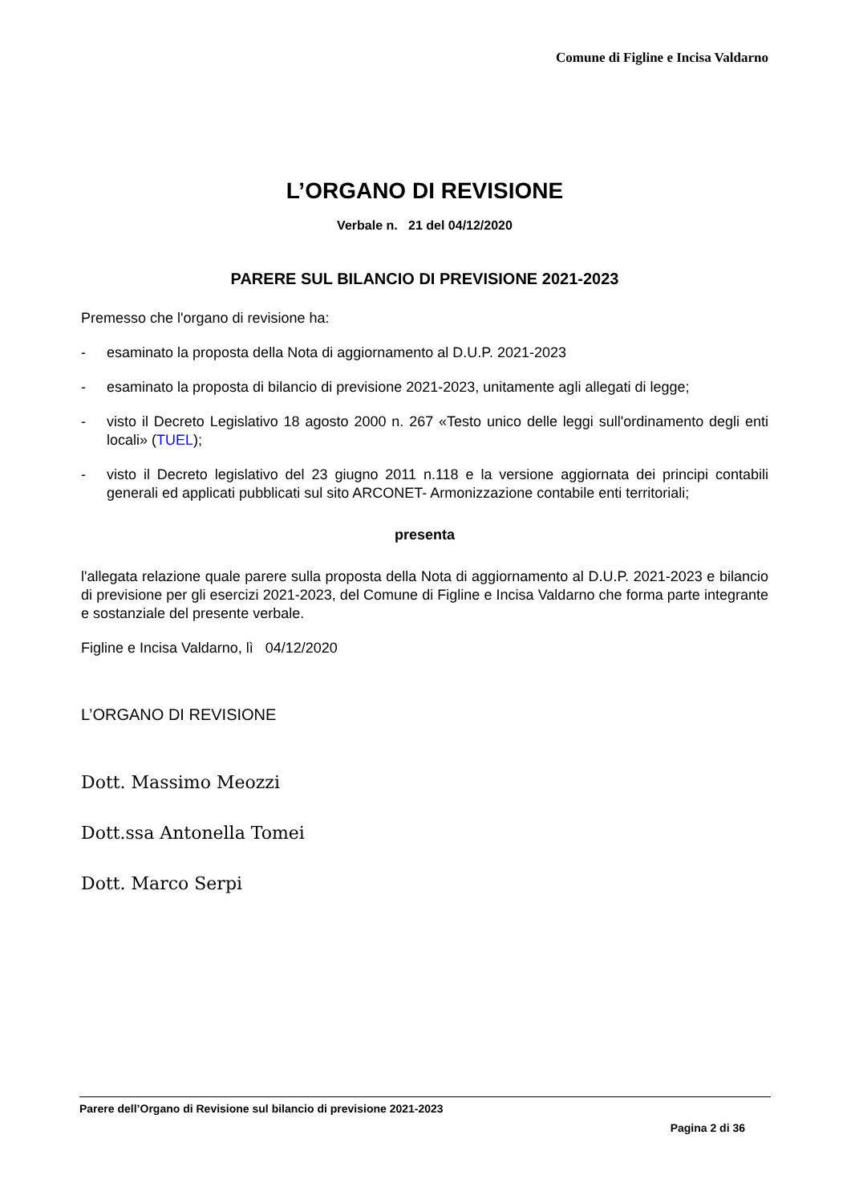Comune di Figline e Incisa Valdarno
L’ORGANO DI REVISIONE
Verbale n. 21 del 04/12/2020
PARERE SUL BILANCIO DI PREVISIONE 2021-2023
Premesso che l'organo di revisione ha:
- esaminato la proposta della Nota di aggiornamento al D.U.P. 2021-2023
- esaminato la proposta di bilancio di previsione 2021-2023, unitamente agli allegati di legge;
- visto il Decreto Legislativo 18 agosto 2000 n. 267 «Testo unico delle leggi sull'ordinamento degli enti locali» (TUEL);
- visto il Decreto legislativo del 23 giugno 2011 n.118 e la versione aggiornata dei principi contabili generali ed applicati pubblicati sul sito ARCONET- Armonizzazione contabile enti territoriali;
presenta
l'allegata relazione quale parere sulla proposta della Nota di aggiornamento al D.U.P. 2021-2023 e bilancio di previsione per gli esercizi 2021-2023, del Comune di Figline e Incisa Valdarno che forma parte integrante e sostanziale del presente verbale.
Figline e Incisa Valdarno, lì 04/12/2020
L’ORGANO DI REVISIONE
Dott. Massimo Meozzi
Dott.ssa Antonella Tomei
Dott. Marco Serpi
Parere dell’Organo di Revisione sul bilancio di previsione 2021-2023
Pagina 2 di 36